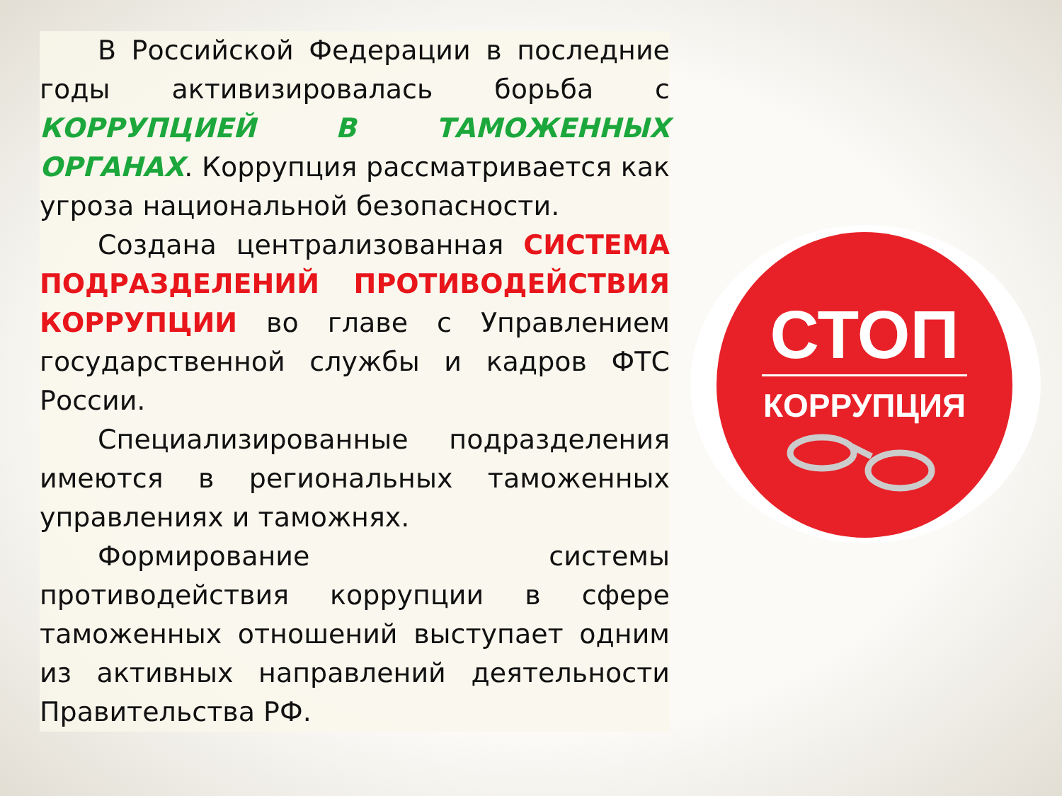В Российской Федерации в последние годы активизировалась борьба с КОРРУПЦИЕЙ В ТАМОЖЕННЫХ ОРГАНАХ. Коррупция рассматривается как угроза национальной безопасности.
Создана централизованная СИСТЕМА ПОДРАЗДЕЛЕНИЙ ПРОТИВОДЕЙСТВИЯ КОРРУПЦИИ во главе с Управлением государственной службы и кадров ФТС России.
Специализированные подразделения имеются в региональных таможенных управлениях и таможнях.
Формирование системы противодействия коррупции в сфере таможенных отношений выступает одним из активных направлений деятельности Правительства РФ.
СТОП
КОРРУПЦИЯ